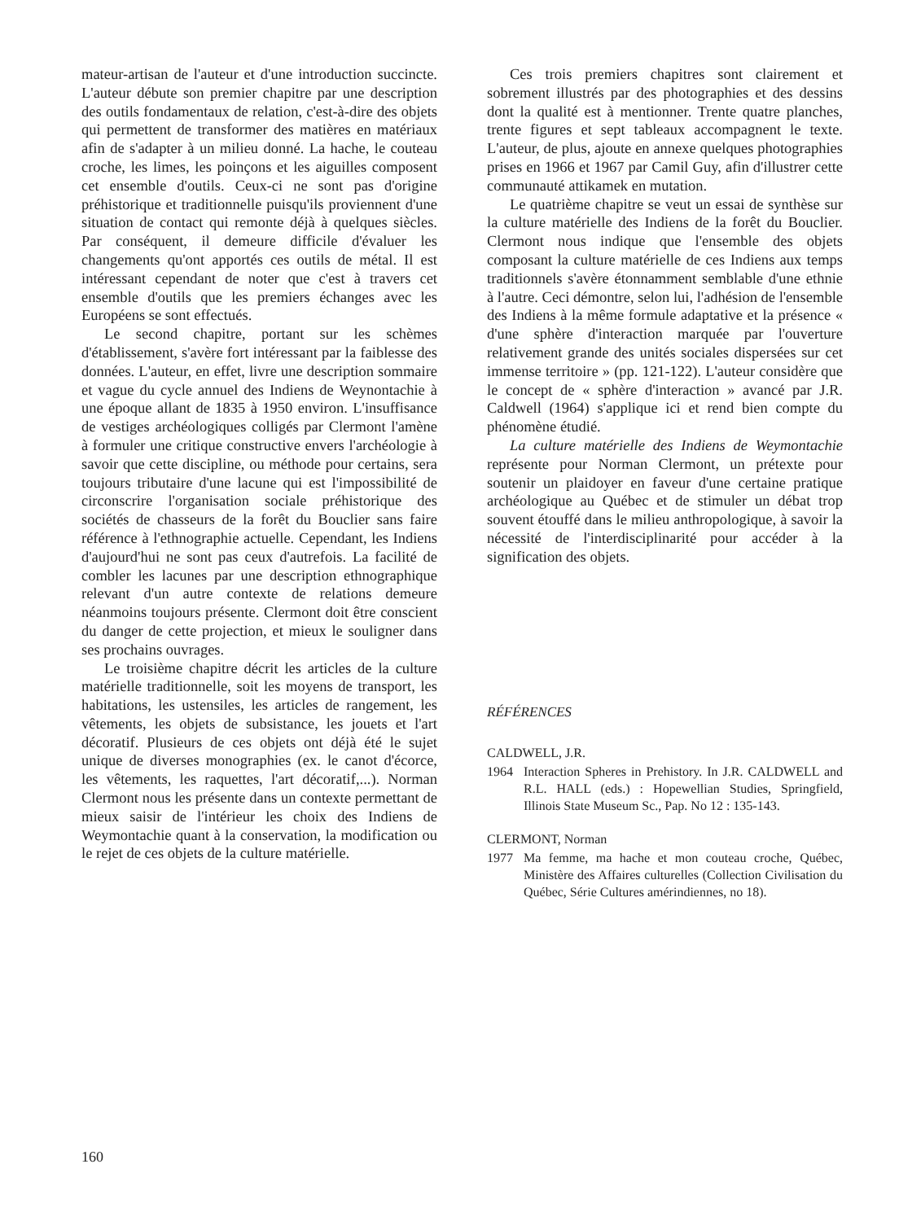mateur-artisan de l'auteur et d'une introduction succincte. L'auteur débute son premier chapitre par une description des outils fondamentaux de relation, c'est-à-dire des objets qui permettent de transformer des matières en matériaux afin de s'adapter à un milieu donné. La hache, le couteau croche, les limes, les poinçons et les aiguilles composent cet ensemble d'outils. Ceux-ci ne sont pas d'origine préhistorique et traditionnelle puisqu'ils proviennent d'une situation de contact qui remonte déjà à quelques siècles. Par conséquent, il demeure difficile d'évaluer les changements qu'ont apportés ces outils de métal. Il est intéressant cependant de noter que c'est à travers cet ensemble d'outils que les premiers échanges avec les Européens se sont effectués.
Le second chapitre, portant sur les schèmes d'établissement, s'avère fort intéressant par la faiblesse des données. L'auteur, en effet, livre une description sommaire et vague du cycle annuel des Indiens de Weynontachie à une époque allant de 1835 à 1950 environ. L'insuffisance de vestiges archéologiques colligés par Clermont l'amène à formuler une critique constructive envers l'archéologie à savoir que cette discipline, ou méthode pour certains, sera toujours tributaire d'une lacune qui est l'impossibilité de circonscrire l'organisation sociale préhistorique des sociétés de chasseurs de la forêt du Bouclier sans faire référence à l'ethnographie actuelle. Cependant, les Indiens d'aujourd'hui ne sont pas ceux d'autrefois. La facilité de combler les lacunes par une description ethnographique relevant d'un autre contexte de relations demeure néanmoins toujours présente. Clermont doit être conscient du danger de cette projection, et mieux le souligner dans ses prochains ouvrages.
Le troisième chapitre décrit les articles de la culture matérielle traditionnelle, soit les moyens de transport, les habitations, les ustensiles, les articles de rangement, les vêtements, les objets de subsistance, les jouets et l'art décoratif. Plusieurs de ces objets ont déjà été le sujet unique de diverses monographies (ex. le canot d'écorce, les vêtements, les raquettes, l'art décoratif,...). Norman Clermont nous les présente dans un contexte permettant de mieux saisir de l'intérieur les choix des Indiens de Weymontachie quant à la conservation, la modification ou le rejet de ces objets de la culture matérielle.
Ces trois premiers chapitres sont clairement et sobrement illustrés par des photographies et des dessins dont la qualité est à mentionner. Trente quatre planches, trente figures et sept tableaux accompagnent le texte. L'auteur, de plus, ajoute en annexe quelques photographies prises en 1966 et 1967 par Camil Guy, afin d'illustrer cette communauté attikamek en mutation.
Le quatrième chapitre se veut un essai de synthèse sur la culture matérielle des Indiens de la forêt du Bouclier. Clermont nous indique que l'ensemble des objets composant la culture matérielle de ces Indiens aux temps traditionnels s'avère étonnamment semblable d'une ethnie à l'autre. Ceci démontre, selon lui, l'adhésion de l'ensemble des Indiens à la même formule adaptative et la présence « d'une sphère d'interaction marquée par l'ouverture relativement grande des unités sociales dispersées sur cet immense territoire » (pp. 121-122). L'auteur considère que le concept de « sphère d'interaction » avancé par J.R. Caldwell (1964) s'applique ici et rend bien compte du phénomène étudié.
La culture matérielle des Indiens de Weymontachie représente pour Norman Clermont, un prétexte pour soutenir un plaidoyer en faveur d'une certaine pratique archéologique au Québec et de stimuler un débat trop souvent étouffé dans le milieu anthropologique, à savoir la nécessité de l'interdisciplinarité pour accéder à la signification des objets.
RÉFÉRENCES
CALDWELL, J.R.
1964 Interaction Spheres in Prehistory. In J.R. CALDWELL and R.L. HALL (eds.) : Hopewellian Studies, Springfield, Illinois State Museum Sc., Pap. No 12 : 135-143.
CLERMONT, Norman
1977 Ma femme, ma hache et mon couteau croche, Québec, Ministère des Affaires culturelles (Collection Civilisation du Québec, Série Cultures amérindiennes, no 18).
160